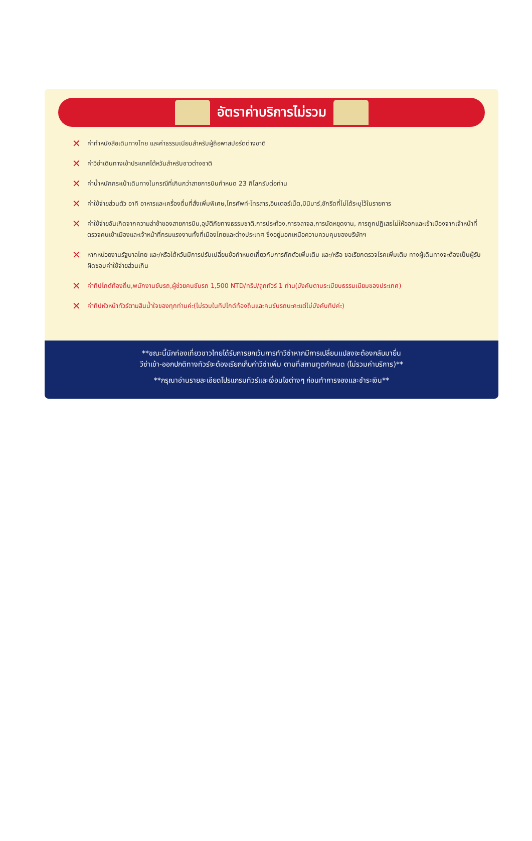อัตราค่าบริการไม่รวม
✕ ค่าทำหนังสือเดินทางไทย และค่าธรรมเนียมสำหรับผู้ถือพาสปอร์ตต่างชาติ
✕ ค่าวีซ่าเดินทางเข้าประเทศไต้หวันสำหรับชาวต่างชาติ
✕ ค่าน้ำหนักกระเป๋าเดินทางในกรณีที่เกินกว่าสายการบินกำหนด 23 กิโลกรัมต่อท่าน
✕ ค่าใช้จ่ายส่วนตัว อาทิ อาหารและเครื่องดื่มที่สั่งเพิ่มพิเศษ,โทรศัพท์-โทรสาร,อินเตอร์เน็ต,มินิบาร์,ซักรีดที่ไม่ได้ระบุไว้ในรายการ
✕ ค่าใช้จ่ายอันเกิดจากความล่าช้าของสายการบิน,อุบัติภัยทางธรรมชาติ,การประท้วง,การจลาจล,การนัดหยุดงาน, การถูกปฏิเสธไม่ให้ออกและเข้าเมืองจากเจ้าหน้าที่ตรวจคนเข้าเมืองและเจ้าหน้าที่กรมแรงงานทั้งที่เมืองไทยและต่างประเทศ ซึ่งอยู่นอกเหนือความควบคุมของบริษัทฯ
✕ หากหน่วยงานรัฐบาลไทย และ/หรือไต้หวันมีการปรับเปลี่ยนข้อกำหนดเกี่ยวกับการกักตัวเพิ่มเติม และ/หรือ ขอเรียกตรวจโรคเพิ่มเติม ทางผู้เดินทางจะต้องเป็นผู้รับผิดชอบค่าใช้จ่ายส่วนเกิน
✕ ค่าทิปไกด์ท้องถิ่น,พนักงานขับรถ,ผู้ช่วยคนขับรถ 1,500 NTD/ทริป/ลูกทัวร์ 1 ท่าน(บังคับตามระเบียบธรรมเนียมของประเทศ)
✕ ค่าทิปหัวหน้าทัวร์ตามสินน้ำใจของทุกท่านค่ะ(ไม่รวมในทิปไกด์ท้องถิ่นและคนขับรถนะคะแต่ไม่บังคับทิปค่ะ)
**ขณะนี้นักท่องเที่ยวชาวไทยได้รับการยกเว้นการทำวีซ่าหากมีการเปลี่ยนแปลงจะต้องกลับมายื่น
วีซ่าเข้า-ออกปกติทางทัวร์จะต้องเรียกเก็บค่าวีซ่าเพิ่ม ตามที่สถานทูตกำหนด (ไม่รวมค่าบริการ)**
**กรุณาอ่านรายละเอียดโปรแกรมทัวร์และเงื่อนไขต่างๆ ก่อนทำการจองและชำระเงิน**